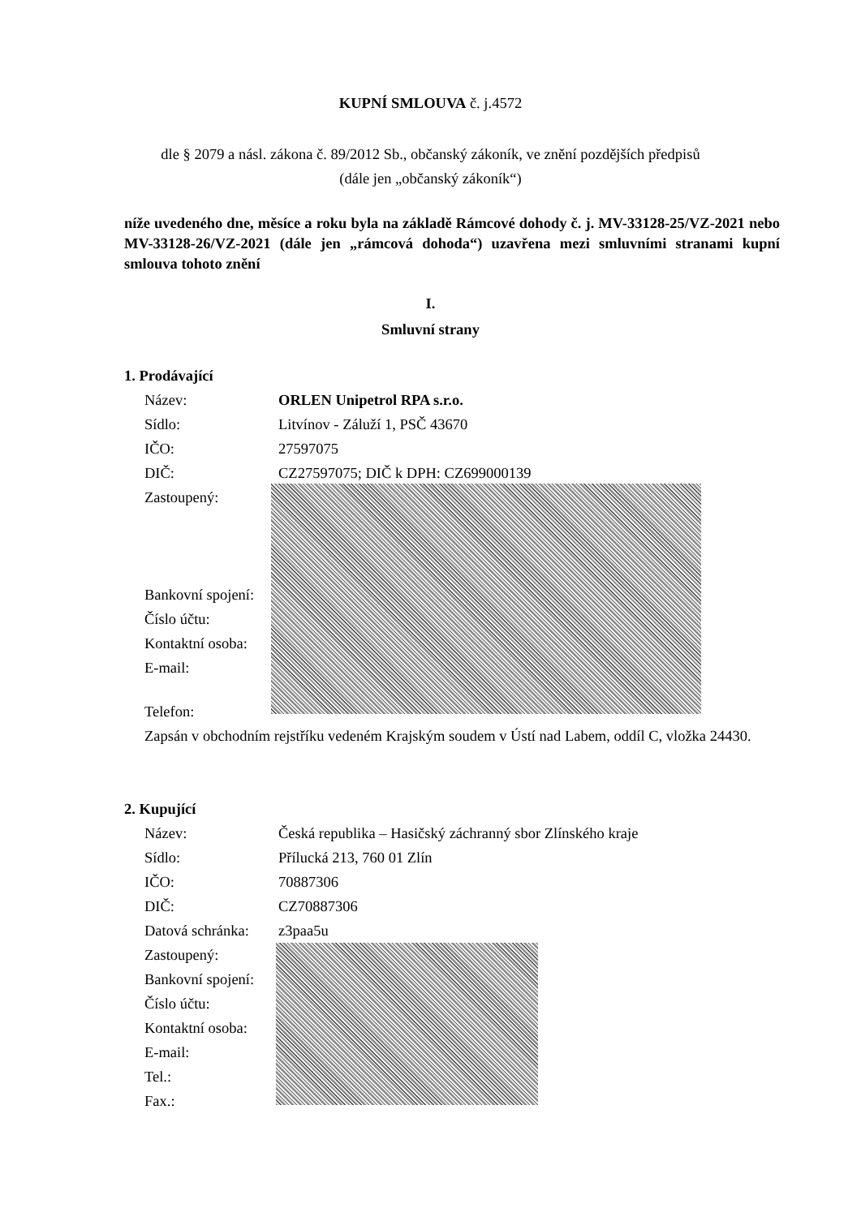KUPNÍ SMLOUVA č. j.4572
dle § 2079 a násl. zákona č. 89/2012 Sb., občanský zákoník, ve znění pozdějších předpisů
(dále jen „občanský zákoník“)
níže uvedeného dne, měsíce a roku byla na základě Rámcové dohody č. j. MV-33128-25/VZ-2021 nebo MV-33128-26/VZ-2021 (dále jen „rámcová dohoda“) uzavřena mezi smluvními stranami kupní smlouva tohoto znění
I.
Smluvní strany
1. Prodávající
Název: ORLEN Unipetrol RPA s.r.o.
Sídlo: Litvínov - Záluží 1, PSČ 43670
IČO: 27597075
DIČ: CZ27597075; DIČ k DPH: CZ699000139
Zastoupený:
Bankovní spojení:
Číslo účtu:
Kontaktní osoba:
E-mail:
Telefon:
Zapsán v obchodním rejstříku vedeném Krajským soudem v Ústí nad Labem, oddíl C, vložka 24430.
2. Kupující
Název: Česká republika – Hasičský záchranný sbor Zlínského kraje
Sídlo: Přílucká 213, 760 01 Zlín
IČO: 70887306
DIČ: CZ70887306
Datová schránka: z3paa5u
Zastoupený:
Bankovní spojení:
Číslo účtu:
Kontaktní osoba:
E-mail:
Tel.:
Fax.: